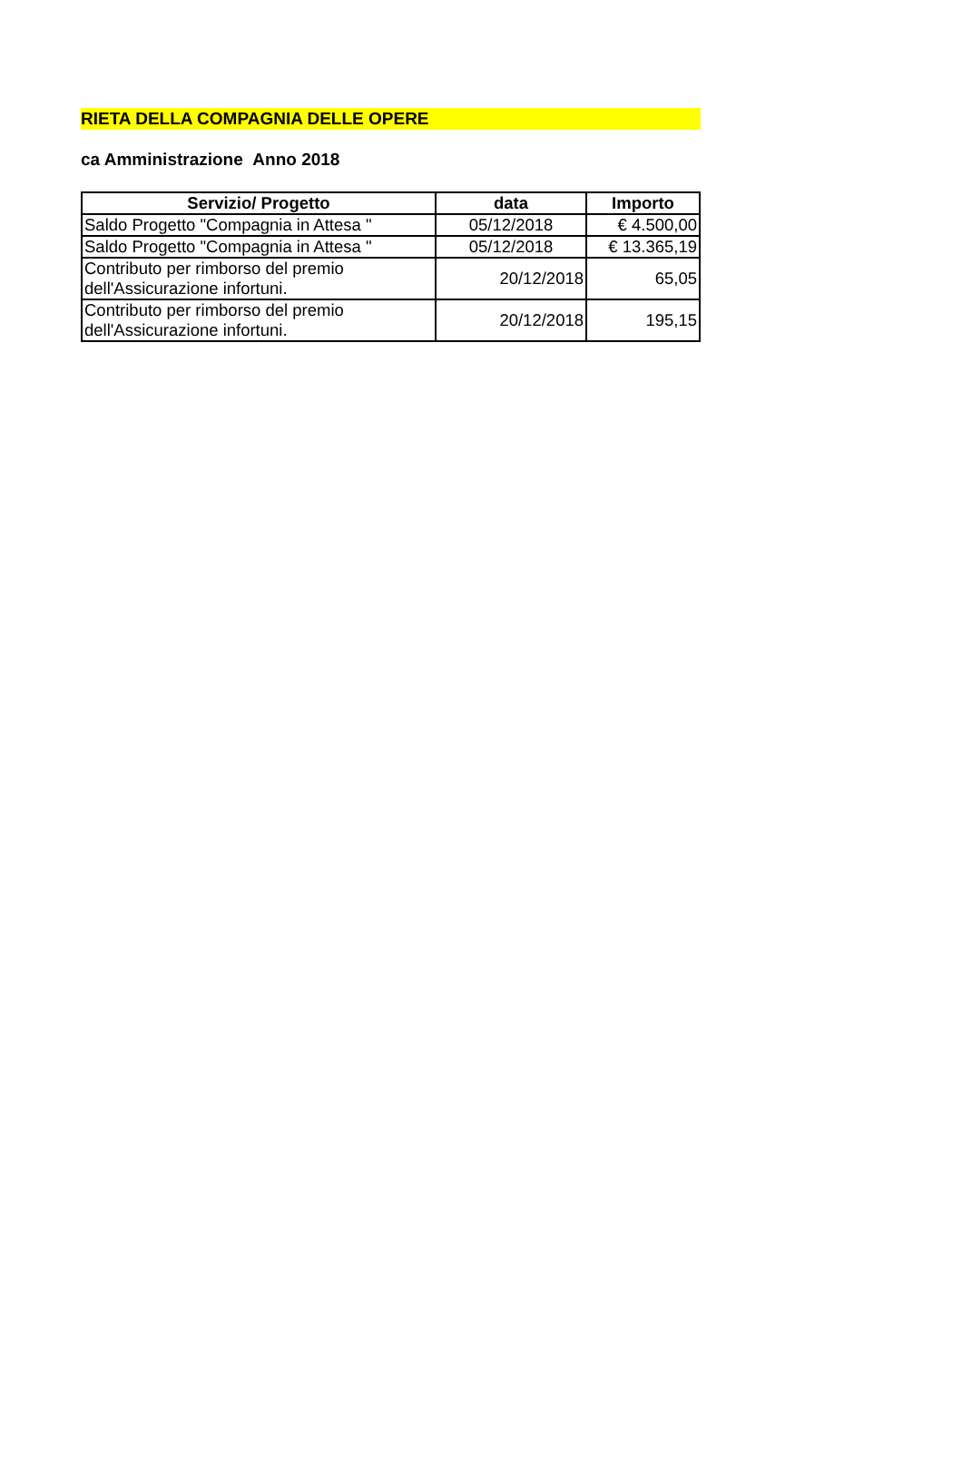RIETA DELLA COMPAGNIA DELLE OPERE
ca Amministrazione Anno 2018
| Servizio/ Progetto | data | Importo |
| --- | --- | --- |
| Saldo Progetto "Compagnia in Attesa " | 05/12/2018 | € 4.500,00 |
| Saldo Progetto "Compagnia in Attesa " | 05/12/2018 | € 13.365,19 |
| Contributo per rimborso del premio dell'Assicurazione infortuni. | 20/12/2018 | 65,05 |
| Contributo per rimborso del premio dell'Assicurazione infortuni. | 20/12/2018 | 195,15 |